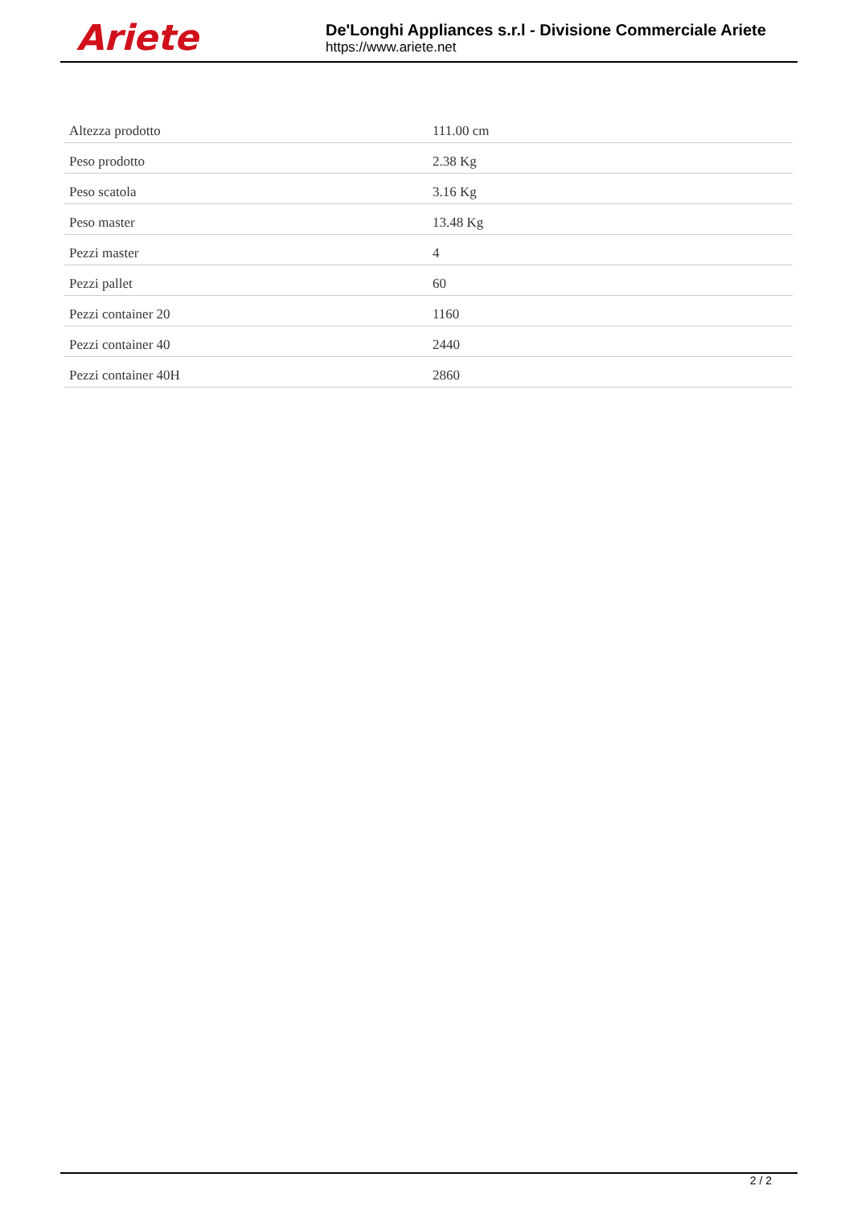Ariete
De'Longhi Appliances s.r.l - Divisione Commerciale Ariete
https://www.ariete.net
| Altezza prodotto | 111.00 cm |
| Peso prodotto | 2.38 Kg |
| Peso scatola | 3.16 Kg |
| Peso master | 13.48 Kg |
| Pezzi master | 4 |
| Pezzi pallet | 60 |
| Pezzi container 20 | 1160 |
| Pezzi container 40 | 2440 |
| Pezzi container 40H | 2860 |
2 / 2